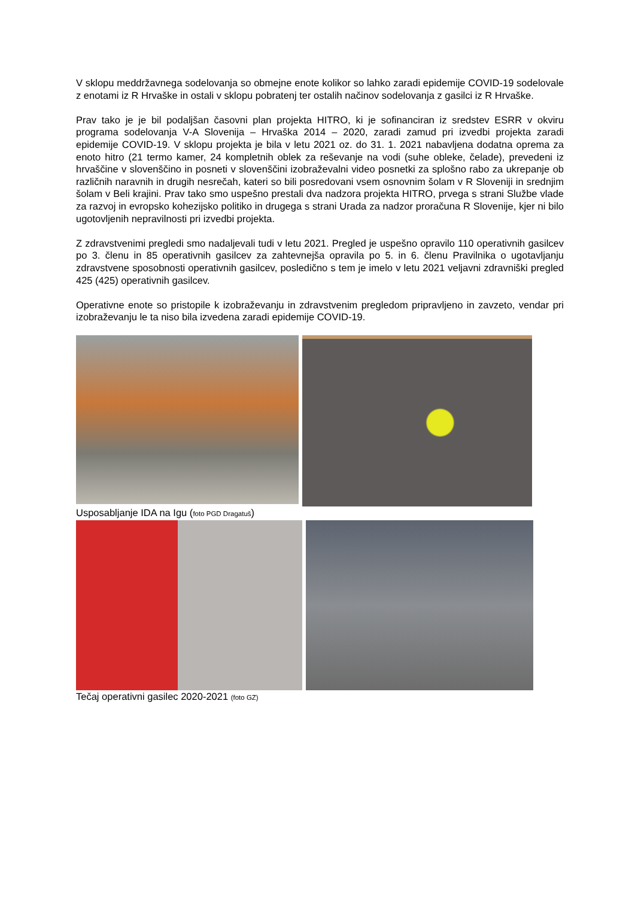V sklopu meddržavnega sodelovanja so obmejne enote kolikor so lahko zaradi epidemije COVID-19 sodelovale z enotami iz R Hrvaške in ostali v sklopu pobratenj ter ostalih načinov sodelovanja z gasilci iz R Hrvaške.
Prav tako je je bil podaljšan časovni plan projekta HITRO, ki je sofinanciran iz sredstev ESRR v okviru programa sodelovanja V-A Slovenija – Hrvaška 2014 – 2020, zaradi zamud pri izvedbi projekta zaradi epidemije COVID-19. V sklopu projekta je bila v letu 2021 oz. do 31. 1. 2021 nabavljena dodatna oprema za enoto hitro (21 termo kamer, 24 kompletnih oblek za reševanje na vodi (suhe obleke, čelade), prevedeni iz hrvaščine v slovenščino in posneti v slovenščini izobraževalni video posnetki za splošno rabo za ukrepanje ob različnih naravnih in drugih nesrečah, kateri so bili posredovani vsem osnovnim šolam v R Sloveniji in srednjim šolam v Beli krajini. Prav tako smo uspešno prestali dva nadzora projekta HITRO, prvega s strani Službe vlade za razvoj in evropsko kohezijsko politiko in drugega s strani Urada za nadzor proračuna R Slovenije, kjer ni bilo ugotovljenih nepravilnosti pri izvedbi projekta.
Z zdravstvenimi pregledi smo nadaljevali tudi v letu 2021. Pregled je uspešno opravilo 110 operativnih gasilcev po 3. členu in 85 operativnih gasilcev za zahtevnejša opravila po 5. in 6. členu Pravilnika o ugotavljanju zdravstvene sposobnosti operativnih gasilcev, posledično s tem je imelo v letu 2021 veljavni zdravniški pregled 425 (425) operativnih gasilcev.
Operativne enote so pristopile k izobraževanju in zdravstvenim pregledom pripravljeno in zavzeto, vendar pri izobraževanju le ta niso bila izvedena zaradi epidemije COVID-19.
Usposabljanje IDA na Igu (foto PGD Dragatuš)
Tečaj operativni gasilec 2020-2021 (foto GZ)